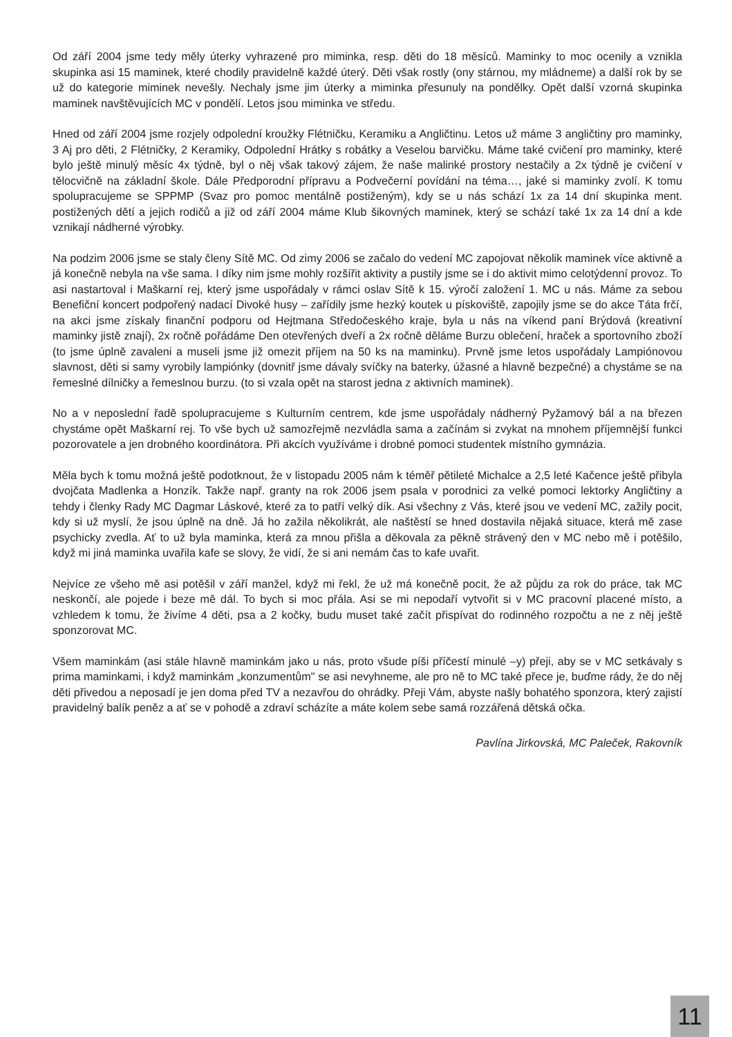Od září 2004 jsme tedy měly úterky vyhrazené pro miminka, resp. děti do 18 měsíců. Maminky to moc ocenily a vznikla skupinka asi 15 maminek, které chodily pravidelně každé úterý. Děti však rostly (ony stárnou, my mládneme) a další rok by se už do kategorie miminek nevešly. Nechaly jsme jim úterky a miminka přesunuly na pondělky. Opět další vzorná skupinka maminek navštěvujících MC v pondělí. Letos jsou miminka ve středu.
Hned od září 2004 jsme rozjely odpolední kroužky Flétničku, Keramiku a Angličtinu. Letos už máme 3 angličtiny pro maminky, 3 Aj pro děti, 2 Flétničky, 2 Keramiky, Odpolední Hrátky s robátky a Veselou barvičku. Máme také cvičení pro maminky, které bylo ještě minulý měsíc 4x týdně, byl o něj však takový zájem, že naše malinké prostory nestačily a 2x týdně je cvičení v tělocvičně na základní škole. Dále Předporodní přípravu a Podvečerní povídání na téma…, jaké si maminky zvolí. K tomu spolupracujeme se SPPMP (Svaz pro pomoc mentálně postiženým), kdy se u nás schází 1x za 14 dní skupinka ment. postižených dětí a jejich rodičů a již od září 2004 máme Klub šikovných maminek, který se schází také 1x za 14 dní a kde vznikají nádherné výrobky.
Na podzim 2006 jsme se staly členy Sítě MC. Od zimy 2006 se začalo do vedení MC zapojovat několik maminek více aktivně a já konečně nebyla na vše sama. I díky nim jsme mohly rozšířit aktivity a pustily jsme se i do aktivit mimo celotýdenní provoz. To asi nastartoval i Maškarní rej, který jsme uspořádaly v rámci oslav Sítě k 15. výročí založení 1. MC u nás. Máme za sebou Benefiční koncert podpořený nadací Divoké husy – zařídily jsme hezký koutek u pískoviště, zapojily jsme se do akce Táta frčí, na akci jsme získaly finanční podporu od Hejtmana Středočeského kraje, byla u nás na víkend paní Brýdová (kreativní maminky jistě znají), 2x ročně pořádáme Den otevřených dveří a 2x ročně děláme Burzu oblečení, hraček a sportovního zboží (to jsme úplně zavaleni a museli jsme již omezit příjem na 50 ks na maminku). Prvně jsme letos uspořádaly Lampiónovou slavnost, děti si samy vyrobily lampiónky (dovnitř jsme dávaly svíčky na baterky, úžasné a hlavně bezpečné) a chystáme se na řemeslné dílničky a řemeslnou burzu. (to si vzala opět na starost jedna z aktivních maminek).
No a v neposlední řadě spolupracujeme s Kulturním centrem, kde jsme uspořádaly nádherný Pyžamový bál a na březen chystáme opět Maškarní rej. To vše bych už samozřejmě nezvládla sama a začínám si zvykat na mnohem příjemnější funkci pozorovatele a jen drobného koordinátora. Při akcích využíváme i drobné pomoci studentek místního gymnázia.
Měla bych k tomu možná ještě podotknout, že v listopadu 2005 nám k téměř pětileté Michalce a 2,5 leté Kačence ještě přibyla dvojčata Madlenka a Honzík. Takže např. granty na rok 2006 jsem psala v porodnici za velké pomoci lektorky Angličtiny a tehdy i členky Rady MC Dagmar Láskové, které za to patří velký dík. Asi všechny z Vás, které jsou ve vedení MC, zažily pocit, kdy si už myslí, že jsou úplně na dně. Já ho zažila několikrát, ale naštěstí se hned dostavila nějaká situace, která mě zase psychicky zvedla. Ať to už byla maminka, která za mnou přišla a děkovala za pěkně strávený den v MC nebo mě i potěšilo, když mi jiná maminka uvařila kafe se slovy, že vidí, že si ani nemám čas to kafe uvařit.
Nejvíce ze všeho mě asi potěšil v září manžel, když mi řekl, že už má konečně pocit, že až půjdu za rok do práce, tak MC neskončí, ale pojede i beze mě dál. To bych si moc přála. Asi se mi nepodaří vytvořit si v MC pracovní placené místo, a vzhledem k tomu, že živíme 4 děti, psa a 2 kočky, budu muset také začít přispívat do rodinného rozpočtu a ne z něj ještě sponzorovat MC.
Všem maminkám (asi stále hlavně maminkám jako u nás, proto všude píši příčestí minulé –y) přeji, aby se v MC setkávaly s prima maminkami, i když maminkám „konzumentům" se asi nevyhneme, ale pro ně to MC také přece je, buďme rády, že do něj děti přivedou a neposadí je jen doma před TV a nezavřou do ohrádky. Přeji Vám, abyste našly bohatého sponzora, který zajistí pravidelný balík peněz a ať se v pohodě a zdraví scházíte a máte kolem sebe samá rozzářená dětská očka.
Pavlína Jirkovská, MC Paleček, Rakovník
11